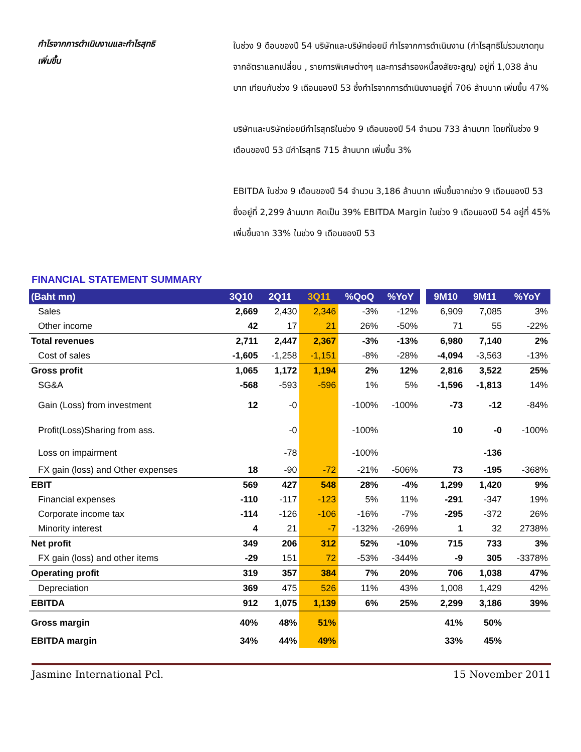กำไรจากการดำเนินงานและกำไรสุทธิ
เพิ่มขึ้น
ในช่วง 9 ดือนของปี 54 บริษัทและบริษัทย่อยมี กำไรจากการดำเนินงาน (กำไรสุทธิไม่รวมขาดทุนจากอัตราแลกเปลี่ยน , รายการพิเศษต่างๆ และการสำรองหนี้สงสัยจะสูญ) อยู่ที่ 1,038 ล้านบาท เทียบกับช่วง 9 เดือนของปี 53 ซึ่งกำไรจากการดำเนินงานอยู่ที่ 706 ล้านบาท เพิ่มขึ้น 47%
บริษัทและบริษัทย่อยมีกำไรสุทธิในช่วง 9 เดือนของปี 54 จำนวน 733 ล้านบาท โดยที่ในช่วง 9 เดือนของปี 53 มีกำไรสุทธิ 715 ล้านบาท เพิ่มขึ้น 3%
EBITDA ในช่วง 9 เดือนของปี 54 จำนวน 3,186 ล้านบาท เพิ่มขึ้นจากช่วง 9 เดือนของปี 53 ซึ่งอยู่ที่ 2,299 ล้านบาท คิดเป็น 39% EBITDA Margin ในช่วง 9 เดือนของปี 54 อยู่ที่ 45% เพิ่มขึ้นจาก 33% ในช่วง 9 เดือนของปี 53
FINANCIAL STATEMENT SUMMARY
| (Baht mn) | 3Q10 | 2Q11 | 3Q11 | %QoQ | %YoY | | 9M10 | 9M11 | %YoY |
| --- | --- | --- | --- | --- | --- | --- | --- | --- | --- |
| Sales | 2,669 | 2,430 | 2,346 | -3% | -12% | | 6,909 | 7,085 | 3% |
| Other income | 42 | 17 | 21 | 26% | -50% | | 71 | 55 | -22% |
| Total revenues | 2,711 | 2,447 | 2,367 | -3% | -13% | | 6,980 | 7,140 | 2% |
| Cost of sales | -1,605 | -1,258 | -1,151 | -8% | -28% | | -4,094 | -3,563 | -13% |
| Gross profit | 1,065 | 1,172 | 1,194 | 2% | 12% | | 2,816 | 3,522 | 25% |
| SG&A | -568 | -593 | -596 | 1% | 5% | | -1,596 | -1,813 | 14% |
| Gain (Loss) from investment | 12 | -0 | | -100% | -100% | | -73 | -12 | -84% |
| Profit(Loss)Sharing from ass. | | -0 | | -100% | | | 10 | -0 | -100% |
| Loss on impairment | | -78 | | -100% | | | | -136 | |
| FX gain (loss) and Other expenses | 18 | -90 | -72 | -21% | -506% | | 73 | -195 | -368% |
| EBIT | 569 | 427 | 548 | 28% | -4% | | 1,299 | 1,420 | 9% |
| Financial expenses | -110 | -117 | -123 | 5% | 11% | | -291 | -347 | 19% |
| Corporate income tax | -114 | -126 | -106 | -16% | -7% | | -295 | -372 | 26% |
| Minority interest | 4 | 21 | -7 | -132% | -269% | | 1 | 32 | 2738% |
| Net profit | 349 | 206 | 312 | 52% | -10% | | 715 | 733 | 3% |
| FX gain (loss) and other items | -29 | 151 | 72 | -53% | -344% | | -9 | 305 | -3378% |
| Operating profit | 319 | 357 | 384 | 7% | 20% | | 706 | 1,038 | 47% |
| Depreciation | 369 | 475 | 526 | 11% | 43% | | 1,008 | 1,429 | 42% |
| EBITDA | 912 | 1,075 | 1,139 | 6% | 25% | | 2,299 | 3,186 | 39% |
| Gross margin | 40% | 48% | 51% | | | | 41% | 50% | |
| EBITDA margin | 34% | 44% | 49% | | | | 33% | 45% | |
Jasmine International Pcl. 15 November 2011